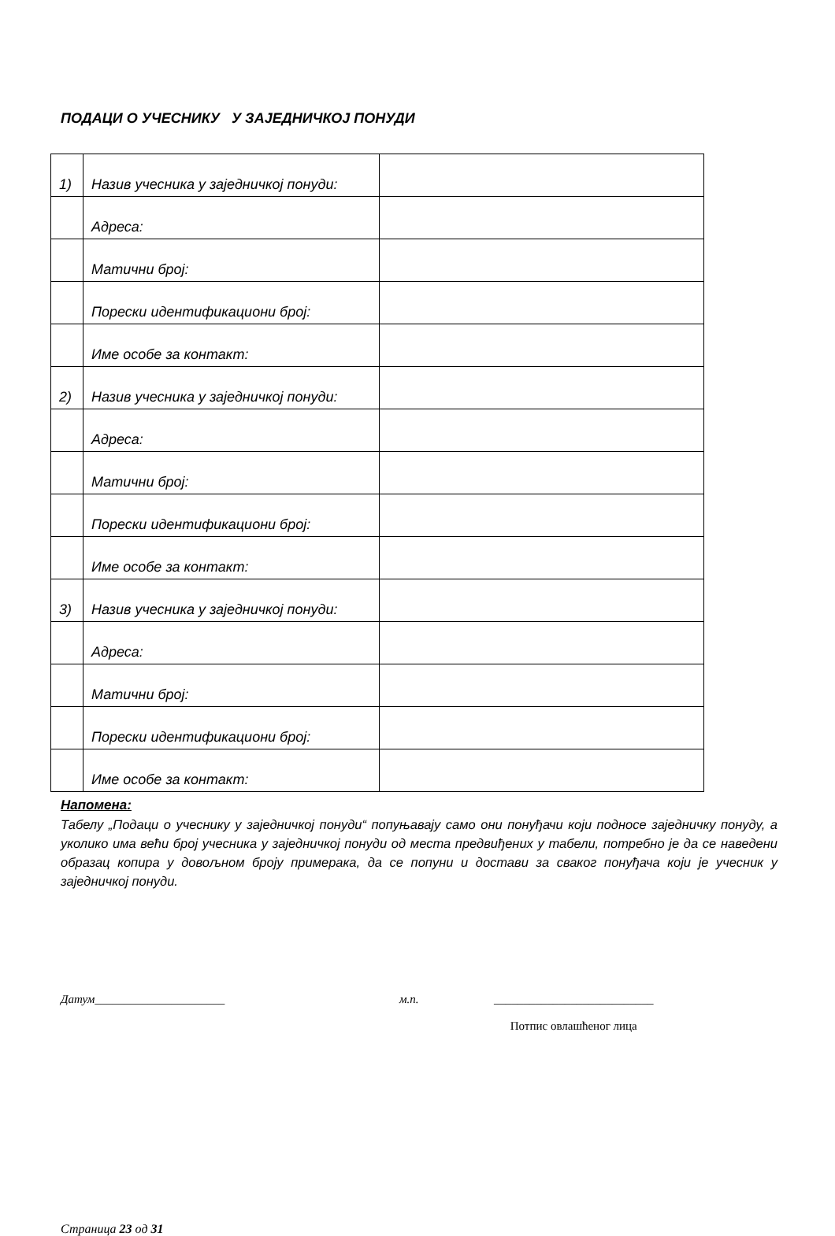ПОДАЦИ О УЧЕСНИКУ У ЗАЈЕДНИЧКОЈ ПОНУДИ
| 1) | Назив учесника у заједничкој понуди: | |
| | Адреса: | |
| | Матични број: | |
| | Порески идентификациони број: | |
| | Име особе за контакт: | |
| 2) | Назив учесника у заједничкој понуди: | |
| | Адреса: | |
| | Матични број: | |
| | Порески идентификациони број: | |
| | Име особе за контакт: | |
| 3) | Назив учесника у заједничкој понуди: | |
| | Адреса: | |
| | Матични број: | |
| | Порески идентификациони број: | |
| | Име особе за контакт: | |
Напомена:
Табелу „Подаци о учеснику у заједничкој понуди“ попуњавају само они понуђачи који подносе заједничку понуду, а уколико има већи број учесника у заједничкој понуди од места предвиђених у табели, потребно је да се наведени образац копира у довољном броју примерака, да се попуни и достави за сваког понуђача који је учесник у заједничкој понуди.
Датум______________________ м.п. ___________________________
Потпис овлашћеног лица
Страница 23 од 31